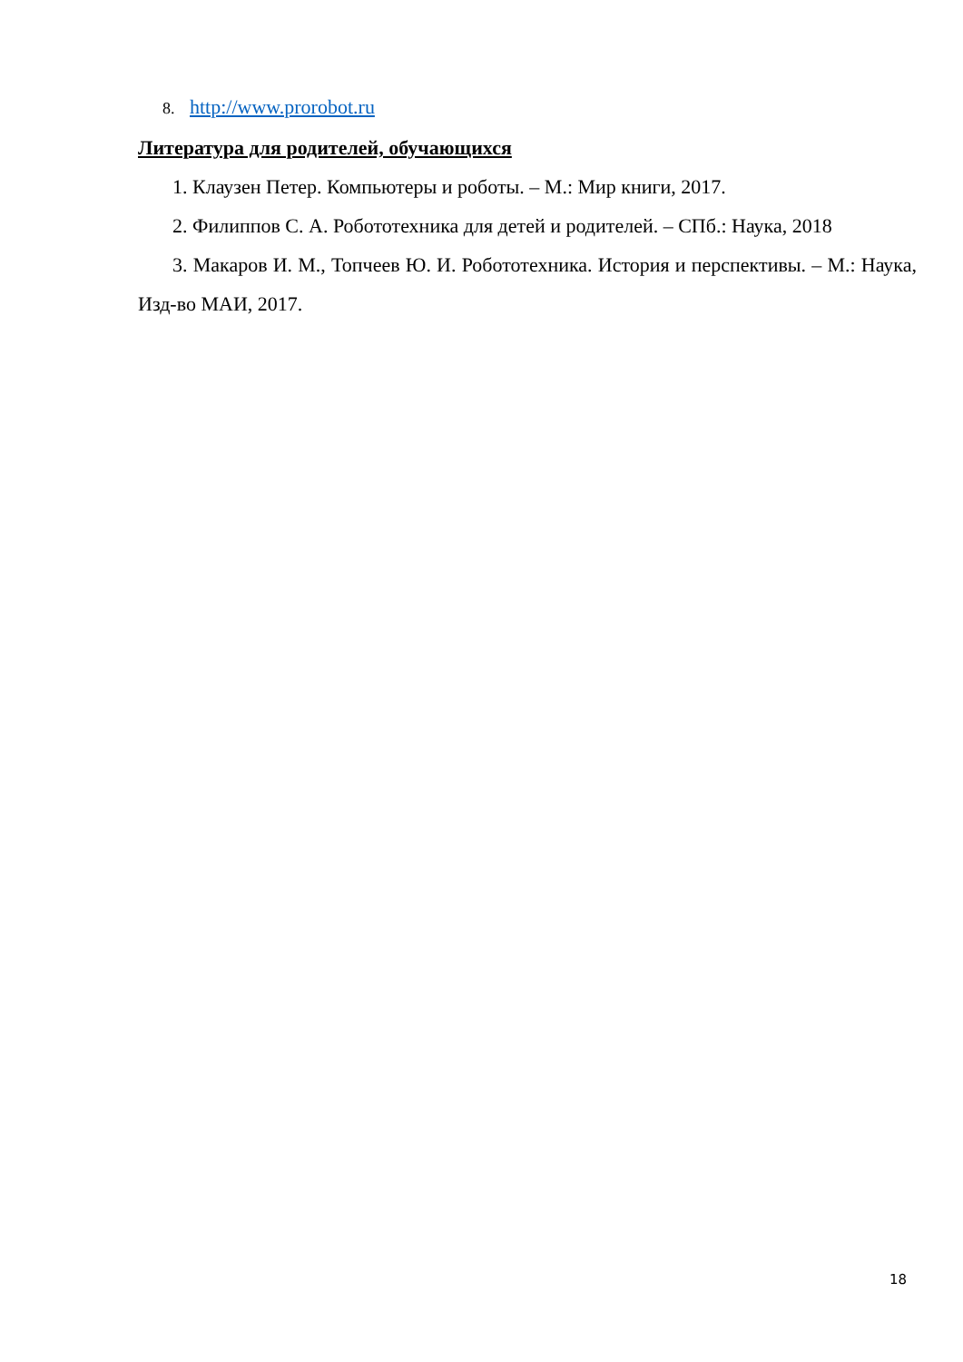8. http://www.prorobot.ru
Литература для родителей, обучающихся
1. Клаузен Петер. Компьютеры и роботы. – М.: Мир книги, 2017.
2. Филиппов С. А. Робототехника для детей и родителей. – СПб.: Наука, 2018
3. Макаров И. М., Топчеев Ю. И. Робототехника. История и перспективы. – М.: Наука, Изд-во МАИ, 2017.
18